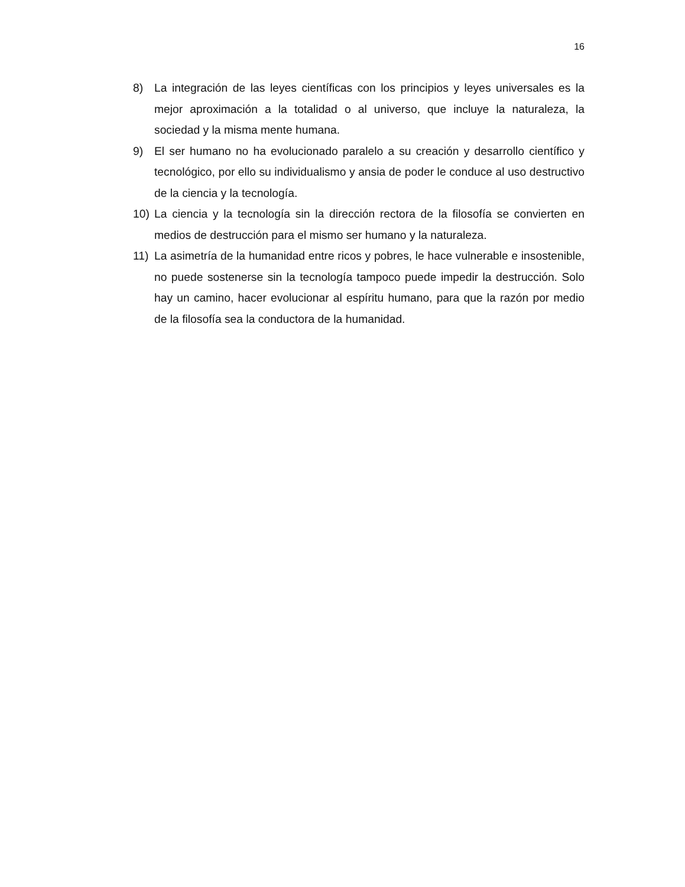16
8) La integración de las leyes científicas con los principios y leyes universales es la mejor aproximación a la totalidad o al universo, que incluye la naturaleza, la sociedad y la misma mente humana.
9) El ser humano no ha evolucionado paralelo a su creación y desarrollo científico y tecnológico, por ello su individualismo y ansia de poder le conduce al uso destructivo de la ciencia y la tecnología.
10) La ciencia y la tecnología sin la dirección rectora de la filosofía se convierten en medios de destrucción para el mismo ser humano y la naturaleza.
11) La asimetría de la humanidad entre ricos y pobres, le hace vulnerable e insostenible, no puede sostenerse sin la tecnología tampoco puede impedir la destrucción. Solo hay un camino, hacer evolucionar al espíritu humano, para que la razón por medio de la filosofía sea la conductora de la humanidad.